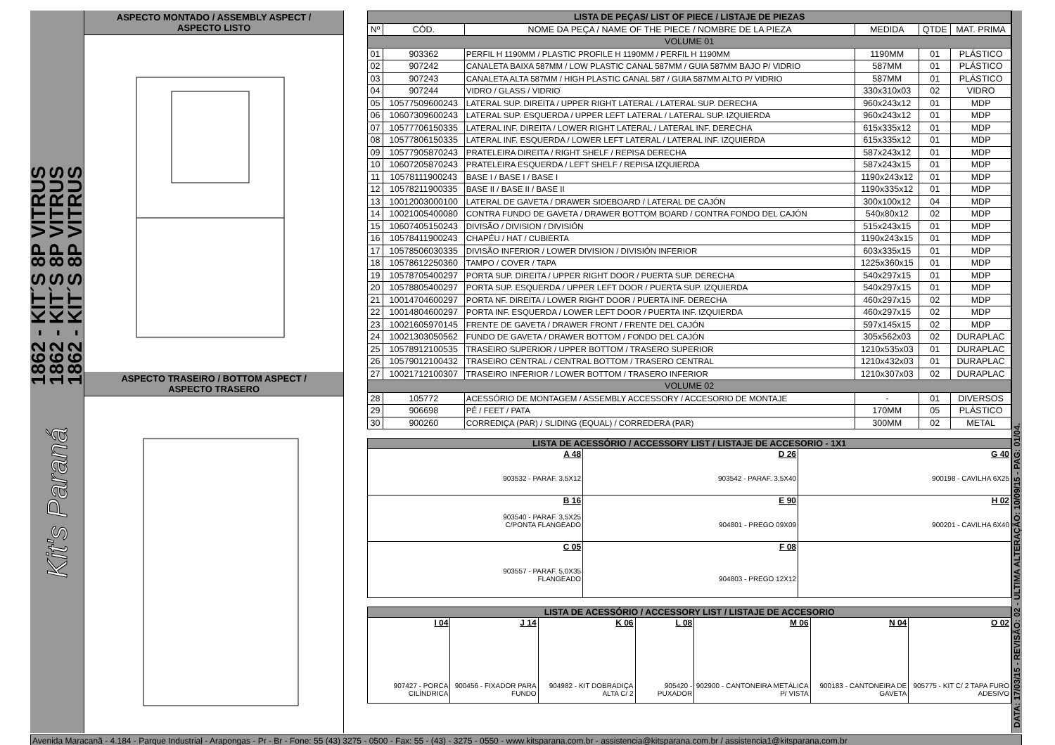1862 - KIT´S 8P VITRUS
1862 - KIT´S 8P VITRUS
1862 - KIT´S 8P VITRUS
Kit's Paraná
ASPECTO MONTADO / ASSEMBLY ASPECT /
ASPECTO LISTO
ASPECTO TRASEIRO / BOTTOM ASPECT /
ASPECTO TRASERO
| LISTA DE PEÇAS/ LIST OF PIECE / LISTAJE DE PIEZAS | | | | | |
| Nº | CÓD. | NOME DA PEÇA / NAME OF THE PIECE / NOMBRE DE LA PIEZA | MEDIDA | QTDE | MAT. PRIMA |
| VOLUME 01 | | | | | |
| 01 | 903362 | PERFIL H 1190MM / PLASTIC PROFILE H 1190MM / PERFIL H 1190MM | 1190MM | 01 | PLÁSTICO |
| 02 | 907242 | CANALETA BAIXA 587MM / LOW PLASTIC CANAL 587MM / GUIA 587MM BAJO P/ VIDRIO | 587MM | 01 | PLÁSTICO |
| 03 | 907243 | CANALETA ALTA 587MM / HIGH PLASTIC CANAL 587 / GUIA 587MM ALTO P/ VIDRIO | 587MM | 01 | PLÁSTICO |
| 04 | 907244 | VIDRO / GLASS / VIDRIO | 330x310x03 | 02 | VIDRO |
| 05 | 10577509600243 | LATERAL SUP. DIREITA / UPPER RIGHT LATERAL / LATERAL SUP. DERECHA | 960x243x12 | 01 | MDP |
| 06 | 10607309600243 | LATERAL SUP. ESQUERDA / UPPER LEFT LATERAL / LATERAL SUP. IZQUIERDA | 960x243x12 | 01 | MDP |
| 07 | 10577706150335 | LATERAL INF. DIREITA / LOWER RIGHT LATERAL / LATERAL INF. DERECHA | 615x335x12 | 01 | MDP |
| 08 | 10577806150335 | LATERAL INF. ESQUERDA / LOWER LEFT LATERAL / LATERAL INF. IZQUIERDA | 615x335x12 | 01 | MDP |
| 09 | 10577905870243 | PRATELEIRA DIREITA / RIGHT SHELF / REPISA DERECHA | 587x243x12 | 01 | MDP |
| 10 | 10607205870243 | PRATELEIRA ESQUERDA / LEFT SHELF / REPISA IZQUIERDA | 587x243x15 | 01 | MDP |
| 11 | 10578111900243 | BASE I / BASE I / BASE I | 1190x243x12 | 01 | MDP |
| 12 | 10578211900335 | BASE II / BASE II / BASE II | 1190x335x12 | 01 | MDP |
| 13 | 10012003000100 | LATERAL DE GAVETA / DRAWER SIDEBOARD / LATERAL DE CAJÓN | 300x100x12 | 04 | MDP |
| 14 | 10021005400080 | CONTRA FUNDO DE GAVETA / DRAWER BOTTOM BOARD / CONTRA FONDO DEL CAJÓN | 540x80x12 | 02 | MDP |
| 15 | 10607405150243 | DIVISÃO / DIVISION / DIVISIÓN | 515x243x15 | 01 | MDP |
| 16 | 10578411900243 | CHAPÉU / HAT / CUBIERTA | 1190x243x15 | 01 | MDP |
| 17 | 10578506030335 | DIVISÃO INFERIOR / LOWER DIVISION / DIVISIÓN INFERIOR | 603x335x15 | 01 | MDP |
| 18 | 10578612250360 | TAMPO / COVER / TAPA | 1225x360x15 | 01 | MDP |
| 19 | 10578705400297 | PORTA SUP. DIREITA / UPPER RIGHT DOOR / PUERTA SUP. DERECHA | 540x297x15 | 01 | MDP |
| 20 | 10578805400297 | PORTA SUP. ESQUERDA / UPPER LEFT DOOR / PUERTA SUP. IZQUIERDA | 540x297x15 | 01 | MDP |
| 21 | 10014704600297 | PORTA NF. DIREITA / LOWER RIGHT DOOR / PUERTA INF. DERECHA | 460x297x15 | 02 | MDP |
| 22 | 10014804600297 | PORTA INF. ESQUERDA / LOWER LEFT DOOR / PUERTA INF. IZQUIERDA | 460x297x15 | 02 | MDP |
| 23 | 10021605970145 | FRENTE DE GAVETA / DRAWER FRONT / FRENTE DEL CAJÓN | 597x145x15 | 02 | MDP |
| 24 | 10021303050562 | FUNDO DE GAVETA / DRAWER BOTTOM / FONDO DEL CAJÓN | 305x562x03 | 02 | DURAPLAC |
| 25 | 10578912100535 | TRASEIRO SUPERIOR / UPPER BOTTOM / TRASERO SUPERIOR | 1210x535x03 | 01 | DURAPLAC |
| 26 | 10579012100432 | TRASEIRO CENTRAL / CENTRAL BOTTOM / TRASERO CENTRAL | 1210x432x03 | 01 | DURAPLAC |
| 27 | 10021712100307 | TRASEIRO INFERIOR / LOWER BOTTOM / TRASERO INFERIOR | 1210x307x03 | 02 | DURAPLAC |
| VOLUME 02 | | | | | |
| 28 | 105772 | ACESSÓRIO DE MONTAGEM / ASSEMBLY ACCESSORY / ACCESORIO DE MONTAJE | - | 01 | DIVERSOS |
| 29 | 906698 | PÉ / FEET / PATA | 170MM | 05 | PLÁSTICO |
| 30 | 900260 | CORREDIÇA (PAR) / SLIDING (EQUAL) / CORREDERA (PAR) | 300MM | 02 | METAL |
| LISTA DE ACESSÓRIO / ACCESSORY LIST / LISTAJE DE ACCESORIO - 1X1 | | |
| A 48 903532 - PARAF. 3,5X12 | D 26 903542 - PARAF. 3,5X40 | G 40 900198 - CAVILHA 6X25 |
| B 16 903540 - PARAF. 3,5X25 C/PONTA FLANGEADO | E 90 904801 - PREGO 09X09 | H 02 900201 - CAVILHA 6X40 |
| C 05 903557 - PARAF. 5,0X35 FLANGEADO | F 08 904803 - PREGO 12X12 | |
| LISTA DE ACESSÓRIO / ACCESSORY LIST / LISTAJE DE ACCESORIO | | | | | | |
| I 04 907427 - PORCA CILÍNDRICA | J 14 900456 - FIXADOR PARA FUNDO | K 06 904982 - KIT DOBRADIÇA ALTA C/ 2 | L 08 905420 - PUXADOR | M 06 902900 - CANTONEIRA METÁLICA P/ VISTA | N 04 900183 - CANTONEIRA DE GAVETA | O 02 905775 - KIT C/ 2 TAPA FURO ADESIVO |
DATA: 17/03/15 - REVISÃO: 02 - ULTIMA ALTERAÇÃO: 10/09/15 - PAG: 01/04.
Avenida Maracanã - 4.184 - Parque Industrial - Arapongas - Pr - Br - Fone: 55 (43) 3275 - 0500 - Fax: 55 - (43) - 3275 - 0550 - www.kitsparana.com.br - assistencia@kitsparana.com.br / assistencia1@kitsparana.com.br